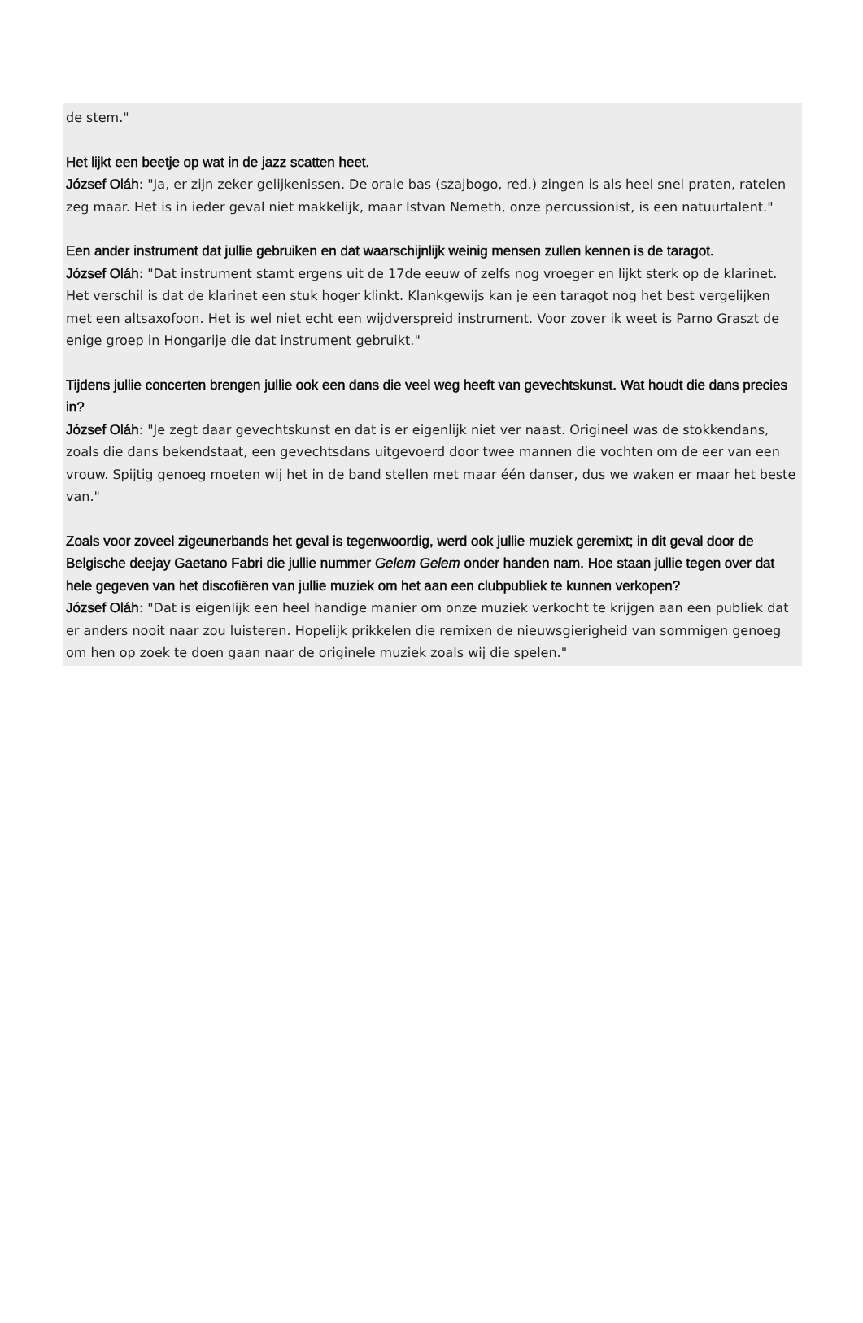de stem."
Het lijkt een beetje op wat in de jazz scatten heet.
József Oláh: "Ja, er zijn zeker gelijkenissen. De orale bas (szajbogo, red.) zingen is als heel snel praten, ratelen zeg maar. Het is in ieder geval niet makkelijk, maar Istvan Nemeth, onze percussionist, is een natuurtalent."
Een ander instrument dat jullie gebruiken en dat waarschijnlijk weinig mensen zullen kennen is de taragot.
József Oláh: "Dat instrument stamt ergens uit de 17de eeuw of zelfs nog vroeger en lijkt sterk op de klarinet. Het verschil is dat de klarinet een stuk hoger klinkt. Klankgewijs kan je een taragot nog het best vergelijken met een altsaxofoon. Het is wel niet echt een wijdverspreid instrument. Voor zover ik weet is Parno Graszt de enige groep in Hongarije die dat instrument gebruikt."
Tijdens jullie concerten brengen jullie ook een dans die veel weg heeft van gevechtskunst. Wat houdt die dans precies in?
József Oláh: "Je zegt daar gevechtskunst en dat is er eigenlijk niet ver naast. Origineel was de stokkendans, zoals die dans bekendstaat, een gevechtsdans uitgevoerd door twee mannen die vochten om de eer van een vrouw. Spijtig genoeg moeten wij het in de band stellen met maar één danser, dus we waken er maar het beste van."
Zoals voor zoveel zigeunerbands het geval is tegenwoordig, werd ook jullie muziek geremixt; in dit geval door de Belgische deejay Gaetano Fabri die jullie nummer Gelem Gelem onder handen nam. Hoe staan jullie tegen over dat hele gegeven van het discofiëren van jullie muziek om het aan een clubpubliek te kunnen verkopen?
József Oláh: "Dat is eigenlijk een heel handige manier om onze muziek verkocht te krijgen aan een publiek dat er anders nooit naar zou luisteren. Hopelijk prikkelen die remixen de nieuwsgierigheid van sommigen genoeg om hen op zoek te doen gaan naar de originele muziek zoals wij die spelen."